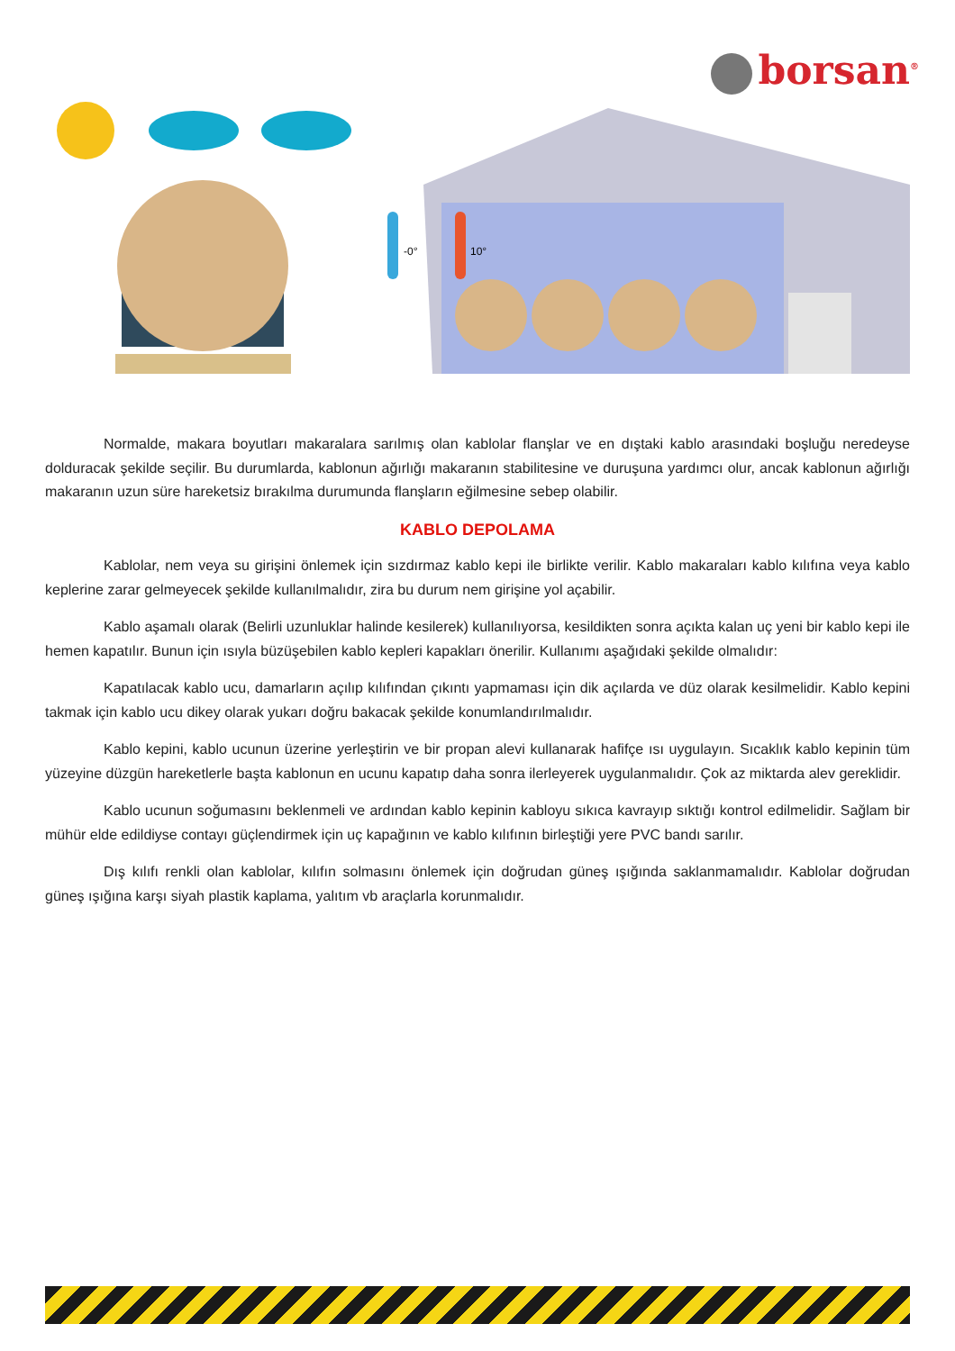borsan<sup>®</sup>
-0°
10°
Normalde, makara boyutları makaralara sarılmış olan kablolar flanşlar ve en dıştaki kablo arasındaki boşluğu neredeyse dolduracak şekilde seçilir. Bu durumlarda, kablonun ağırlığı makaranın stabilitesine ve duruşuna yardımcı olur, ancak kablonun ağırlığı makaranın uzun süre hareketsiz bırakılma durumunda flanşların eğilmesine sebep olabilir.
KABLO DEPOLAMA
Kablolar, nem veya su girişini önlemek için sızdırmaz kablo kepi ile birlikte verilir. Kablo makaraları kablo kılıfına veya kablo keplerine zarar gelmeyecek şekilde kullanılmalıdır, zira bu durum nem girişine yol açabilir.
Kablo aşamalı olarak (Belirli uzunluklar halinde kesilerek) kullanılıyorsa, kesildikten sonra açıkta kalan uç yeni bir kablo kepi ile hemen kapatılır. Bunun için ısıyla büzüşebilen kablo kepleri kapakları önerilir. Kullanımı aşağıdaki şekilde olmalıdır:
Kapatılacak kablo ucu, damarların açılıp kılıfından çıkıntı yapmaması için dik açılarda ve düz olarak kesilmelidir. Kablo kepini takmak için kablo ucu dikey olarak yukarı doğru bakacak şekilde konumlandırılmalıdır.
Kablo kepini, kablo ucunun üzerine yerleştirin ve bir propan alevi kullanarak hafifçe ısı uygulayın. Sıcaklık kablo kepinin tüm yüzeyine düzgün hareketlerle başta kablonun en ucunu kapatıp daha sonra ilerleyerek uygulanmalıdır. Çok az miktarda alev gereklidir.
Kablo ucunun soğumasını beklenmeli ve ardından kablo kepinin kabloyu sıkıca kavrayıp sıktığı kontrol edilmelidir. Sağlam bir mühür elde edildiyse contayı güçlendirmek için uç kapağının ve kablo kılıfının birleştiği yere PVC bandı sarılır.
Dış kılıfı renkli olan kablolar, kılıfın solmasını önlemek için doğrudan güneş ışığında saklanmamalıdır. Kablolar doğrudan güneş ışığına karşı siyah plastik kaplama, yalıtım vb araçlarla korunmalıdır.